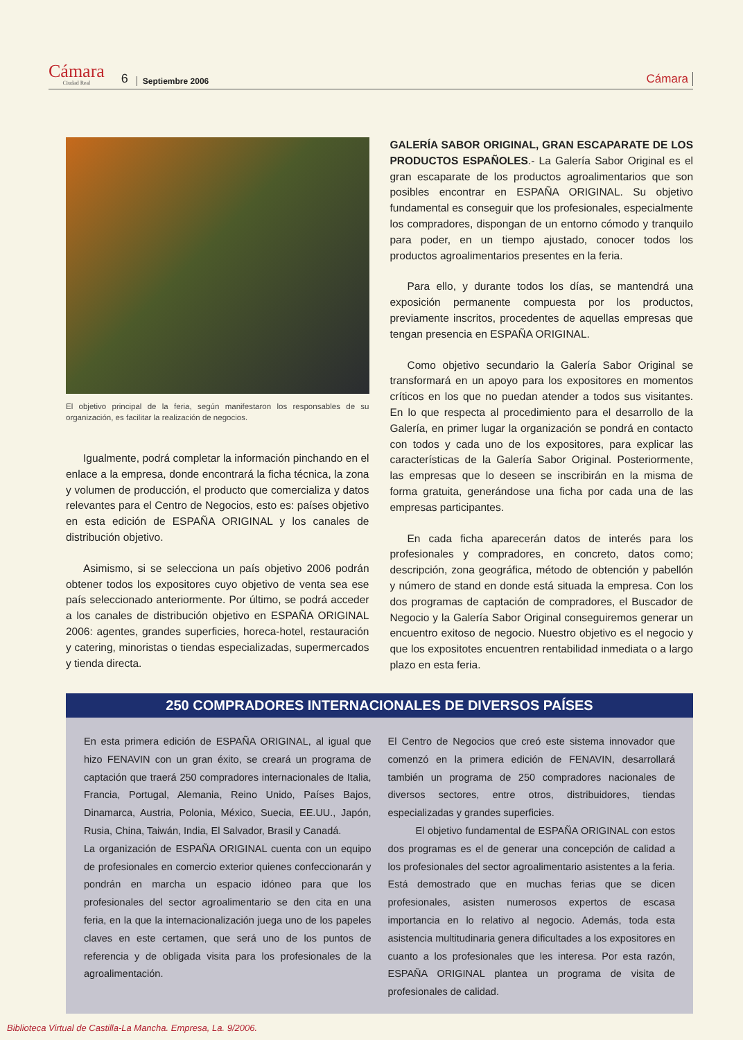Cámara
Ciudad Real
6 Septiembre 2006 Cámara
El objetivo principal de la feria, según manifestaron los responsables de su organización, es facilitar la realización de negocios.
Igualmente, podrá completar la información pinchando en el enlace a la empresa, donde encontrará la ficha técnica, la zona y volumen de producción, el producto que comercializa y datos relevantes para el Centro de Negocios, esto es: países objetivo en esta edición de ESPAÑA ORIGINAL y los canales de distribución objetivo.
Asimismo, si se selecciona un país objetivo 2006 podrán obtener todos los expositores cuyo objetivo de venta sea ese país seleccionado anteriormente. Por último, se podrá acceder a los canales de distribución objetivo en ESPAÑA ORIGINAL 2006: agentes, grandes superficies, horeca-hotel, restauración y catering, minoristas o tiendas especializadas, supermercados y tienda directa.
GALERÍA SABOR ORIGINAL, GRAN ESCAPARATE DE LOS PRODUCTOS ESPAÑOLES.- La Galería Sabor Original es el gran escaparate de los productos agroalimentarios que son posibles encontrar en ESPAÑA ORIGINAL. Su objetivo fundamental es conseguir que los profesionales, especialmente los compradores, dispongan de un entorno cómodo y tranquilo para poder, en un tiempo ajustado, conocer todos los productos agroalimentarios presentes en la feria.
Para ello, y durante todos los días, se mantendrá una exposición permanente compuesta por los productos, previamente inscritos, procedentes de aquellas empresas que tengan presencia en ESPAÑA ORIGINAL.
Como objetivo secundario la Galería Sabor Original se transformará en un apoyo para los expositores en momentos críticos en los que no puedan atender a todos sus visitantes. En lo que respecta al procedimiento para el desarrollo de la Galería, en primer lugar la organización se pondrá en contacto con todos y cada uno de los expositores, para explicar las características de la Galería Sabor Original. Posteriormente, las empresas que lo deseen se inscribirán en la misma de forma gratuita, generándose una ficha por cada una de las empresas participantes.
En cada ficha aparecerán datos de interés para los profesionales y compradores, en concreto, datos como; descripción, zona geográfica, método de obtención y pabellón y número de stand en donde está situada la empresa. Con los dos programas de captación de compradores, el Buscador de Negocio y la Galería Sabor Original conseguiremos generar un encuentro exitoso de negocio. Nuestro objetivo es el negocio y que los expositotes encuentren rentabilidad inmediata o a largo plazo en esta feria.
250 COMPRADORES INTERNACIONALES DE DIVERSOS PAÍSES
En esta primera edición de ESPAÑA ORIGINAL, al igual que hizo FENAVIN con un gran éxito, se creará un programa de captación que traerá 250 compradores internacionales de Italia, Francia, Portugal, Alemania, Reino Unido, Países Bajos, Dinamarca, Austria, Polonia, México, Suecia, EE.UU., Japón, Rusia, China, Taiwán, India, El Salvador, Brasil y Canadá.
La organización de ESPAÑA ORIGINAL cuenta con un equipo de profesionales en comercio exterior quienes confeccionarán y pondrán en marcha un espacio idóneo para que los profesionales del sector agroalimentario se den cita en una feria, en la que la internacionalización juega uno de los papeles claves en este certamen, que será uno de los puntos de referencia y de obligada visita para los profesionales de la agroalimentación.
El Centro de Negocios que creó este sistema innovador que comenzó en la primera edición de FENAVIN, desarrollará también un programa de 250 compradores nacionales de diversos sectores, entre otros, distribuidores, tiendas especializadas y grandes superficies.
El objetivo fundamental de ESPAÑA ORIGINAL con estos dos programas es el de generar una concepción de calidad a los profesionales del sector agroalimentario asistentes a la feria. Está demostrado que en muchas ferias que se dicen profesionales, asisten numerosos expertos de escasa importancia en lo relativo al negocio. Además, toda esta asistencia multitudinaria genera dificultades a los expositores en cuanto a los profesionales que les interesa. Por esta razón, ESPAÑA ORIGINAL plantea un programa de visita de profesionales de calidad.
Biblioteca Virtual de Castilla-La Mancha. Empresa, La. 9/2006.